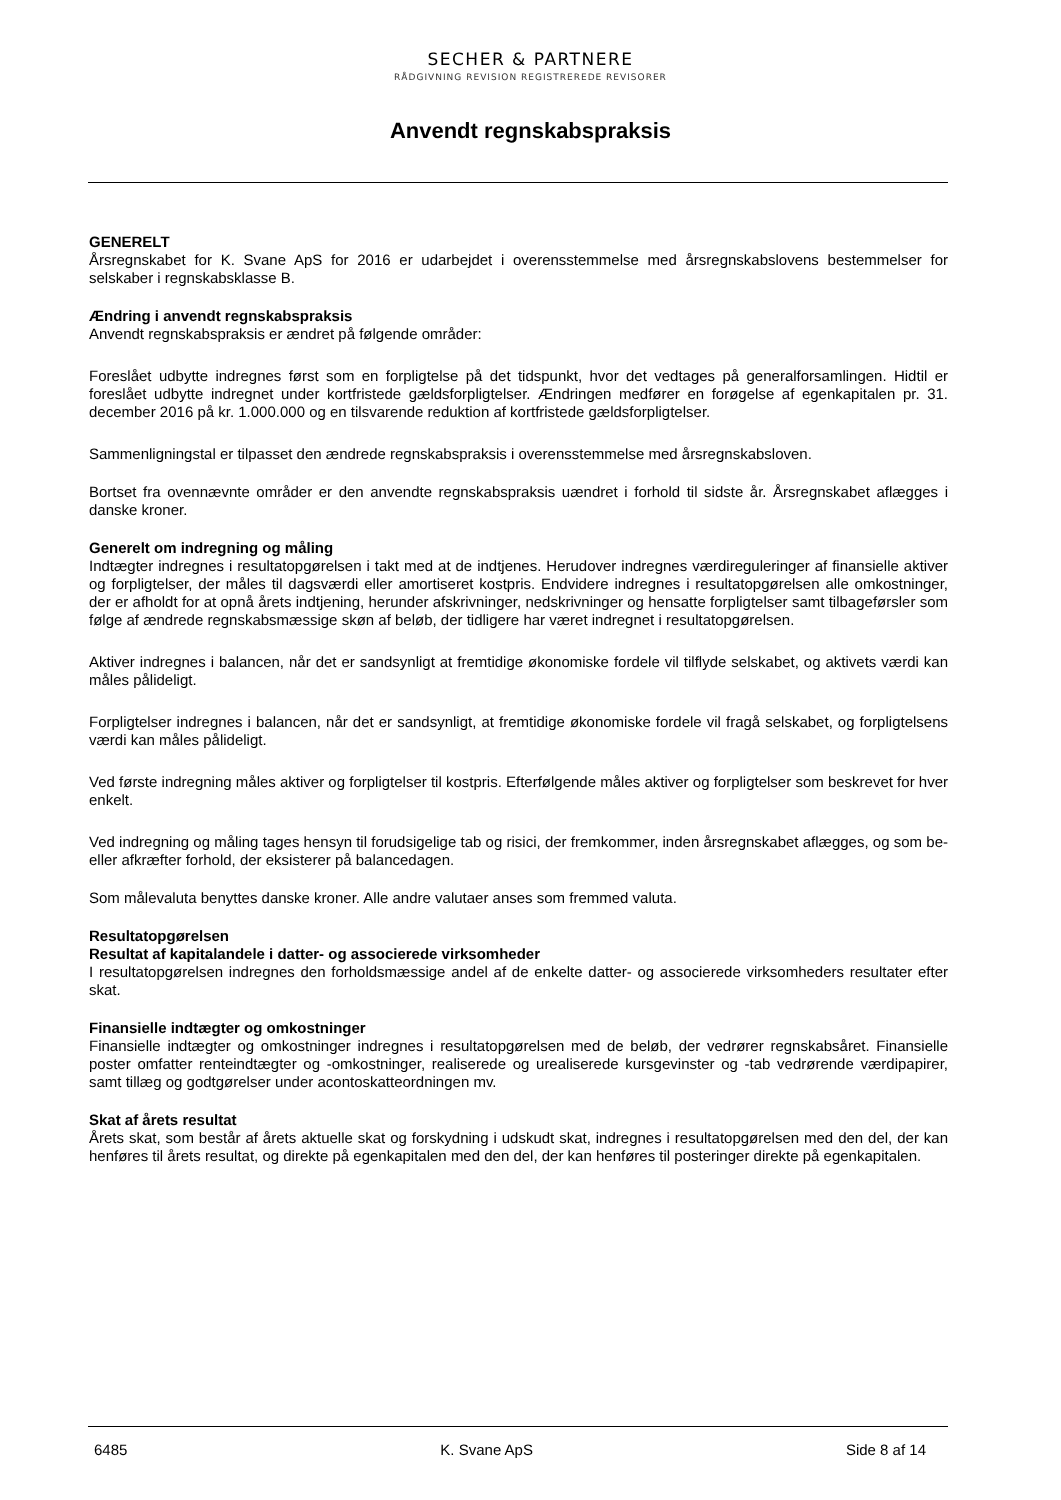SECHER & PARTNERE
RÅDGIVNING REVISION REGISTREREDE REVISORER
Anvendt regnskabspraksis
GENERELT
Årsregnskabet for K. Svane ApS for 2016 er udarbejdet i overensstemmelse med årsregnskabslovens bestemmelser for selskaber i regnskabsklasse B.
Ændring i anvendt regnskabspraksis
Anvendt regnskabspraksis er ændret på følgende områder:
Foreslået udbytte indregnes først som en forpligtelse på det tidspunkt, hvor det vedtages på generalforsamlingen. Hidtil er foreslået udbytte indregnet under kortfristede gældsforpligtelser. Ændringen medfører en forøgelse af egenkapitalen pr. 31. december 2016 på kr. 1.000.000 og en tilsvarende reduktion af kortfristede gældsforpligtelser.
Sammenligningstal er tilpasset den ændrede regnskabspraksis i overensstemmelse med årsregnskabsloven.
Bortset fra ovennævnte områder er den anvendte regnskabspraksis uændret i forhold til sidste år. Årsregnskabet aflægges i danske kroner.
Generelt om indregning og måling
Indtægter indregnes i resultatopgørelsen i takt med at de indtjenes. Herudover indregnes værdireguleringer af finansielle aktiver og forpligtelser, der måles til dagsværdi eller amortiseret kostpris. Endvidere indregnes i resultatopgørelsen alle omkostninger, der er afholdt for at opnå årets indtjening, herunder afskrivninger, nedskrivninger og hensatte forpligtelser samt tilbageførsler som følge af ændrede regnskabsmæssige skøn af beløb, der tidligere har været indregnet i resultatopgørelsen.
Aktiver indregnes i balancen, når det er sandsynligt at fremtidige økonomiske fordele vil tilflyde selskabet, og aktivets værdi kan måles pålideligt.
Forpligtelser indregnes i balancen, når det er sandsynligt, at fremtidige økonomiske fordele vil fragå selskabet, og forpligtelsens værdi kan måles pålideligt.
Ved første indregning måles aktiver og forpligtelser til kostpris. Efterfølgende måles aktiver og forpligtelser som beskrevet for hver enkelt.
Ved indregning og måling tages hensyn til forudsigelige tab og risici, der fremkommer, inden årsregnskabet aflægges, og som be- eller afkræfter forhold, der eksisterer på balancedagen.
Som målevaluta benyttes danske kroner. Alle andre valutaer anses som fremmed valuta.
Resultatopgørelsen
Resultat af kapitalandele i datter- og associerede virksomheder
I resultatopgørelsen indregnes den forholdsmæssige andel af de enkelte datter- og associerede virksomheders resultater efter skat.
Finansielle indtægter og omkostninger
Finansielle indtægter og omkostninger indregnes i resultatopgørelsen med de beløb, der vedrører regnskabsåret. Finansielle poster omfatter renteindtægter og -omkostninger, realiserede og urealiserede kursgevinster og -tab vedrørende værdipapirer, samt tillæg og godtgørelser under acontoskatteordningen mv.
Skat af årets resultat
Årets skat, som består af årets aktuelle skat og forskydning i udskudt skat, indregnes i resultatopgørelsen med den del, der kan henføres til årets resultat, og direkte på egenkapitalen med den del, der kan henføres til posteringer direkte på egenkapitalen.
6485 K. Svane ApS Side 8 af 14